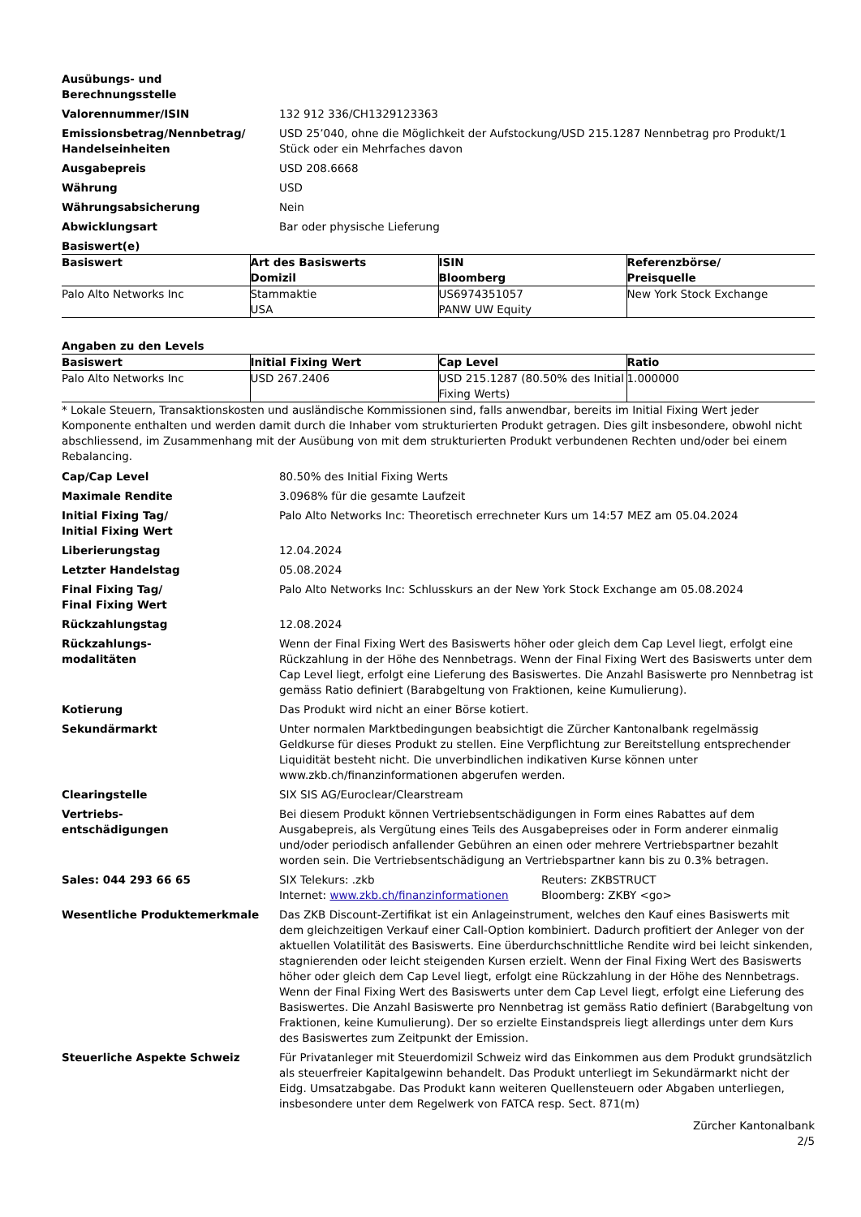Ausübungs- und
Berechnungsstelle
Valorennummer/ISIN 132 912 336/CH1329123363
Emissionsbetrag/Nennbetrag/
Handelseinheiten
USD 25’040, ohne die Möglichkeit der Aufstockung/USD 215.1287 Nennbetrag pro Produkt/1 Stück oder ein Mehrfaches davon
Ausgabepreis USD 208.6668
Währung USD
Währungsabsicherung Nein
Abwicklungsart Bar oder physische Lieferung
Basiswert(e)
| Basiswert | Art des Basiswerts Domizil | ISIN Bloomberg | Referenzbörse/ Preisquelle |
| --- | --- | --- | --- |
| Palo Alto Networks Inc | Stammaktie USA | US6974351057 PANW UW Equity | New York Stock Exchange |
Angaben zu den Levels
| Basiswert | Initial Fixing Wert | Cap Level | Ratio |
| --- | --- | --- | --- |
| Palo Alto Networks Inc | USD 267.2406 | USD 215.1287 (80.50% des Initial Fixing Werts) | 1.000000 |
* Lokale Steuern, Transaktionskosten und ausländische Kommissionen sind, falls anwendbar, bereits im Initial Fixing Wert jeder Komponente enthalten und werden damit durch die Inhaber vom strukturierten Produkt getragen. Dies gilt insbesondere, obwohl nicht abschliessend, im Zusammenhang mit der Ausübung von mit dem strukturierten Produkt verbundenen Rechten und/oder bei einem Rebalancing.
Cap/Cap Level 80.50% des Initial Fixing Werts
Maximale Rendite 3.0968% für die gesamte Laufzeit
Initial Fixing Tag/
Initial Fixing Wert
Palo Alto Networks Inc: Theoretisch errechneter Kurs um 14:57 MEZ am 05.04.2024
Liberierungstag 12.04.2024
Letzter Handelstag 05.08.2024
Final Fixing Tag/
Final Fixing Wert
Palo Alto Networks Inc: Schlusskurs an der New York Stock Exchange am 05.08.2024
Rückzahlungstag 12.08.2024
Rückzahlungs-
modalitäten
Wenn der Final Fixing Wert des Basiswerts höher oder gleich dem Cap Level liegt, erfolgt eine Rückzahlung in der Höhe des Nennbetrags. Wenn der Final Fixing Wert des Basiswerts unter dem Cap Level liegt, erfolgt eine Lieferung des Basiswertes. Die Anzahl Basiswerte pro Nennbetrag ist gemäss Ratio definiert (Barabgeltung von Fraktionen, keine Kumulierung).
Kotierung Das Produkt wird nicht an einer Börse kotiert.
Sekundärmarkt Unter normalen Marktbedingungen beabsichtigt die Zürcher Kantonalbank regelmässig Geldkurse für dieses Produkt zu stellen. Eine Verpflichtung zur Bereitstellung entsprechender Liquidität besteht nicht. Die unverbindlichen indikativen Kurse können unter www.zkb.ch/finanzinformationen abgerufen werden.
Clearingstelle SIX SIS AG/Euroclear/Clearstream
Vertriebs-
entschädigungen
Bei diesem Produkt können Vertriebsentschädigungen in Form eines Rabattes auf dem Ausgabepreis, als Vergütung eines Teils des Ausgabepreises oder in Form anderer einmalig und/oder periodisch anfallender Gebühren an einen oder mehrere Vertriebspartner bezahlt worden sein. Die Vertriebsentschädigung an Vertriebspartner kann bis zu 0.3% betragen.
Sales: 044 293 66 65 SIX Telekurs: .zkb
Internet: www.zkb.ch/finanzinformationen
Reuters: ZKBSTRUCT
Bloomberg: ZKBY <go>
Wesentliche Produktemerkmale Das ZKB Discount-Zertifikat ist ein Anlageinstrument, welches den Kauf eines Basiswerts mit dem gleichzeitigen Verkauf einer Call-Option kombiniert. Dadurch profitiert der Anleger von der aktuellen Volatilität des Basiswerts. Eine überdurchschnittliche Rendite wird bei leicht sinkenden, stagnierenden oder leicht steigenden Kursen erzielt. Wenn der Final Fixing Wert des Basiswerts höher oder gleich dem Cap Level liegt, erfolgt eine Rückzahlung in der Höhe des Nennbetrags. Wenn der Final Fixing Wert des Basiswerts unter dem Cap Level liegt, erfolgt eine Lieferung des Basiswertes. Die Anzahl Basiswerte pro Nennbetrag ist gemäss Ratio definiert (Barabgeltung von Fraktionen, keine Kumulierung). Der so erzielte Einstandspreis liegt allerdings unter dem Kurs des Basiswertes zum Zeitpunkt der Emission.
Steuerliche Aspekte Schweiz Für Privatanleger mit Steuerdomizil Schweiz wird das Einkommen aus dem Produkt grundsätzlich als steuerfreier Kapitalgewinn behandelt. Das Produkt unterliegt im Sekundärmarkt nicht der Eidg. Umsatzabgabe. Das Produkt kann weiteren Quellensteuern oder Abgaben unterliegen, insbesondere unter dem Regelwerk von FATCA resp. Sect. 871(m)
Zürcher Kantonalbank
2/5